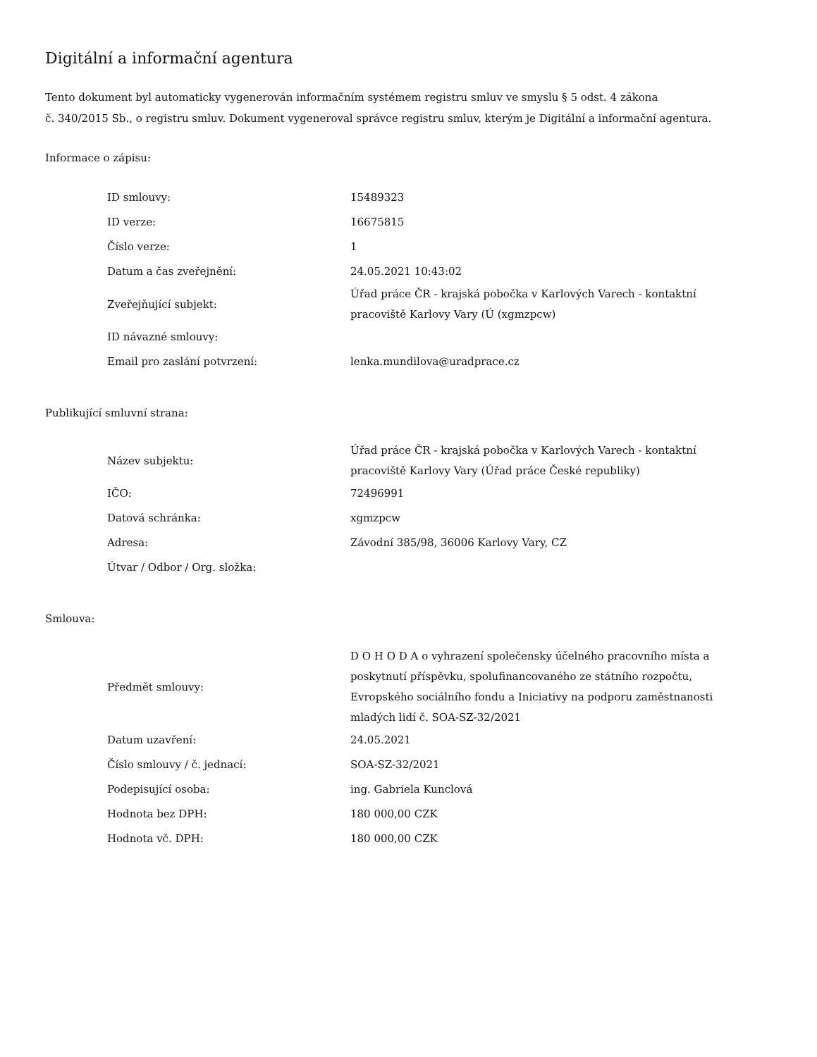Digitální a informační agentura
Tento dokument byl automaticky vygenerován informačním systémem registru smluv ve smyslu § 5 odst. 4 zákona
č. 340/2015 Sb., o registru smluv. Dokument vygeneroval správce registru smluv, kterým je Digitální a informační agentura.
Informace o zápisu:
| ID smlouvy: | 15489323 |
| ID verze: | 16675815 |
| Číslo verze: | 1 |
| Datum a čas zveřejnění: | 24.05.2021 10:43:02 |
| Zveřejňující subjekt: | Úřad práce ČR - krajská pobočka v Karlových Varech - kontaktní pracoviště Karlovy Vary (Ú (xgmzpcw) |
| ID návazné smlouvy: | |
| Email pro zaslání potvrzení: | lenka.mundilova@uradprace.cz |
Publikující smluvní strana:
| Název subjektu: | Úřad práce ČR - krajská pobočka v Karlových Varech - kontaktní pracoviště Karlovy Vary (Úřad práce České republiky) |
| IČO: | 72496991 |
| Datová schránka: | xgmzpcw |
| Adresa: | Závodní 385/98, 36006 Karlovy Vary, CZ |
| Útvar / Odbor / Org. složka: | |
Smlouva:
| Předmět smlouvy: | D O H O D A o vyhrazení společensky účelného pracovního místa a poskytnutí příspěvku, spolufinancovaného ze státního rozpočtu, Evropského sociálního fondu a Iniciativy na podporu zaměstnanosti mladých lidí č. SOA-SZ-32/2021 |
| Datum uzavření: | 24.05.2021 |
| Číslo smlouvy / č. jednací: | SOA-SZ-32/2021 |
| Podepisující osoba: | ing. Gabriela Kunclová |
| Hodnota bez DPH: | 180 000,00 CZK |
| Hodnota vč. DPH: | 180 000,00 CZK |